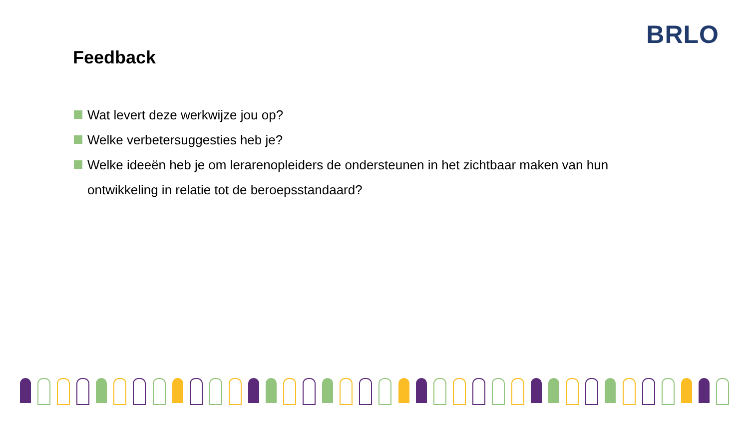BRLO
Feedback
Wat levert deze werkwijze jou op?
Welke verbetersuggesties heb je?
Welke ideeën heb je om lerarenopleiders de ondersteunen in het zichtbaar maken van hun ontwikkeling in relatie tot de beroepsstandaard?